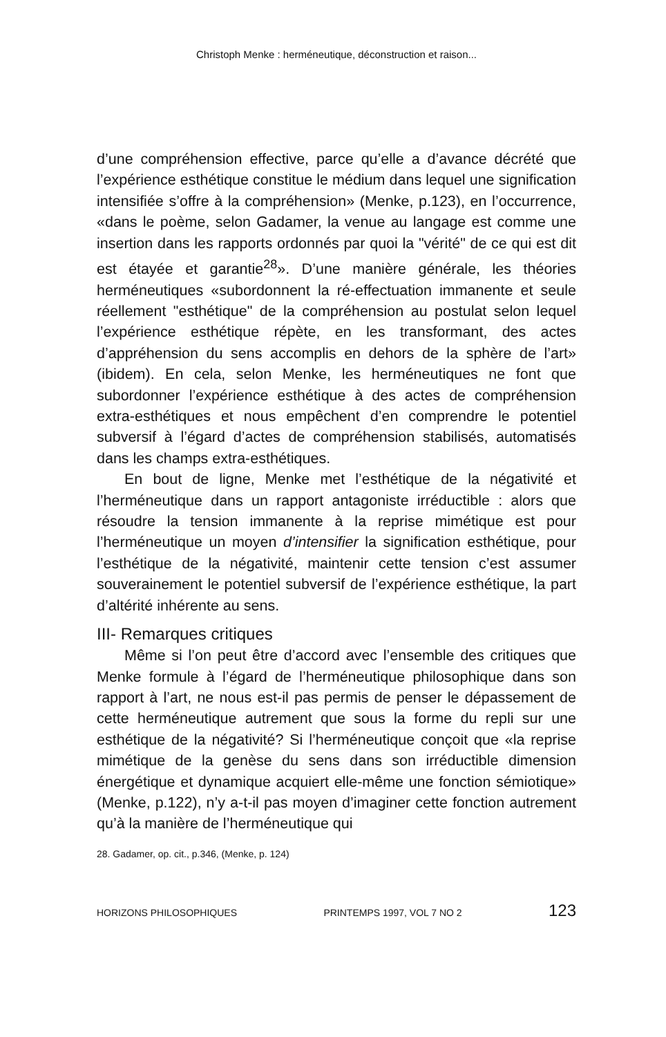Christoph Menke : herméneutique, déconstruction et raison...
d’une compréhension effective, parce qu’elle a d’avance décrété que l’expérience esthétique constitue le médium dans lequel une signification intensifiée s’offre à la compréhension» (Menke, p.123), en l’occurrence, «dans le poème, selon Gadamer, la venue au langage est comme une insertion dans les rapports ordonnés par quoi la "vérité" de ce qui est dit est étayée et garantie<sup>28</sup>». D’une manière générale, les théories herméneutiques «subordonnent la ré-effectuation immanente et seule réellement "esthétique" de la compréhension au postulat selon lequel l’expérience esthétique répète, en les transformant, des actes d’appréhension du sens accomplis en dehors de la sphère de l’art» (ibidem). En cela, selon Menke, les herméneutiques ne font que subordonner l’expérience esthétique à des actes de compréhension extra-esthétiques et nous empêchent d’en comprendre le potentiel subversif à l’égard d’actes de compréhension stabilisés, automatisés dans les champs extra-esthétiques.
En bout de ligne, Menke met l’esthétique de la négativité et l’herméneutique dans un rapport antagoniste irréductible : alors que résoudre la tension immanente à la reprise mimétique est pour l’herméneutique un moyen d’intensifier la signification esthétique, pour l’esthétique de la négativité, maintenir cette tension c’est assumer souverainement le potentiel subversif de l’expérience esthétique, la part d’altérité inhérente au sens.
III- Remarques critiques
Même si l’on peut être d’accord avec l’ensemble des critiques que Menke formule à l’égard de l’herméneutique philosophique dans son rapport à l’art, ne nous est-il pas permis de penser le dépassement de cette herméneutique autrement que sous la forme du repli sur une esthétique de la négativité? Si l’herméneutique conçoit que «la reprise mimétique de la genèse du sens dans son irréductible dimension énergétique et dynamique acquiert elle-même une fonction sémiotique» (Menke, p.122), n’y a-t-il pas moyen d’imaginer cette fonction autrement qu’à la manière de l’herméneutique qui
28. Gadamer, op. cit., p.346, (Menke, p. 124)
HORIZONS PHILOSOPHIQUES PRINTEMPS 1997, VOL 7 NO 2 123